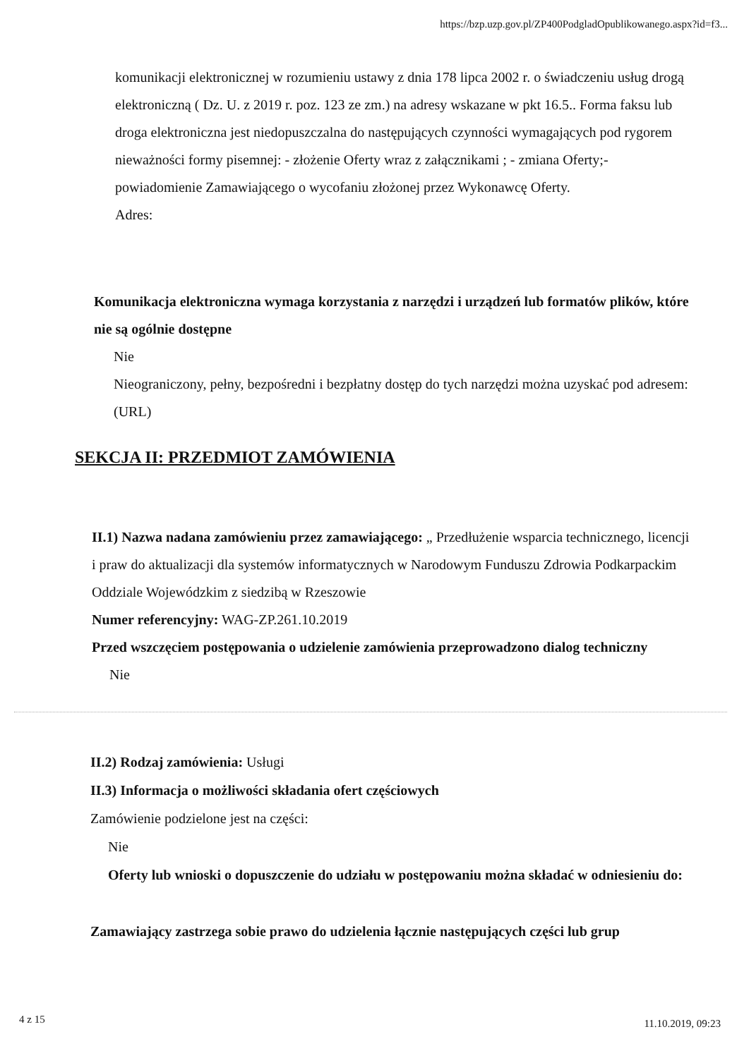https://bzp.uzp.gov.pl/ZP400PodgladOpublikowanego.aspx?id=f3...
komunikacji elektronicznej w rozumieniu ustawy z dnia 178 lipca 2002 r. o świadczeniu usług drogą elektroniczną ( Dz. U. z 2019 r. poz. 123 ze zm.) na adresy wskazane w pkt 16.5.. Forma faksu lub droga elektroniczna jest niedopuszczalna do następujących czynności wymagających pod rygorem nieważności formy pisemnej: - złożenie Oferty wraz z załącznikami ; - zmiana Oferty;- powiadomienie Zamawiającego o wycofaniu złożonej przez Wykonawcę Oferty.
Adres:
Komunikacja elektroniczna wymaga korzystania z narzędzi i urządzeń lub formatów plików, które nie są ogólnie dostępne
Nie
Nieograniczony, pełny, bezpośredni i bezpłatny dostęp do tych narzędzi można uzyskać pod adresem: (URL)
SEKCJA II: PRZEDMIOT ZAMÓWIENIA
II.1) Nazwa nadana zamówieniu przez zamawiającego: „ Przedłużenie wsparcia technicznego, licencji i praw do aktualizacji dla systemów informatycznych w Narodowym Funduszu Zdrowia Podkarpackim Oddziale Wojewódzkim z siedzibą w Rzeszowie
Numer referencyjny: WAG-ZP.261.10.2019
Przed wszczęciem postępowania o udzielenie zamówienia przeprowadzono dialog techniczny
Nie
II.2) Rodzaj zamówienia: Usługi
II.3) Informacja o możliwości składania ofert częściowych
Zamówienie podzielone jest na części:
Nie
Oferty lub wnioski o dopuszczenie do udziału w postępowaniu można składać w odniesieniu do:
Zamawiający zastrzega sobie prawo do udzielenia łącznie następujących części lub grup
4 z 15 11.10.2019, 09:23